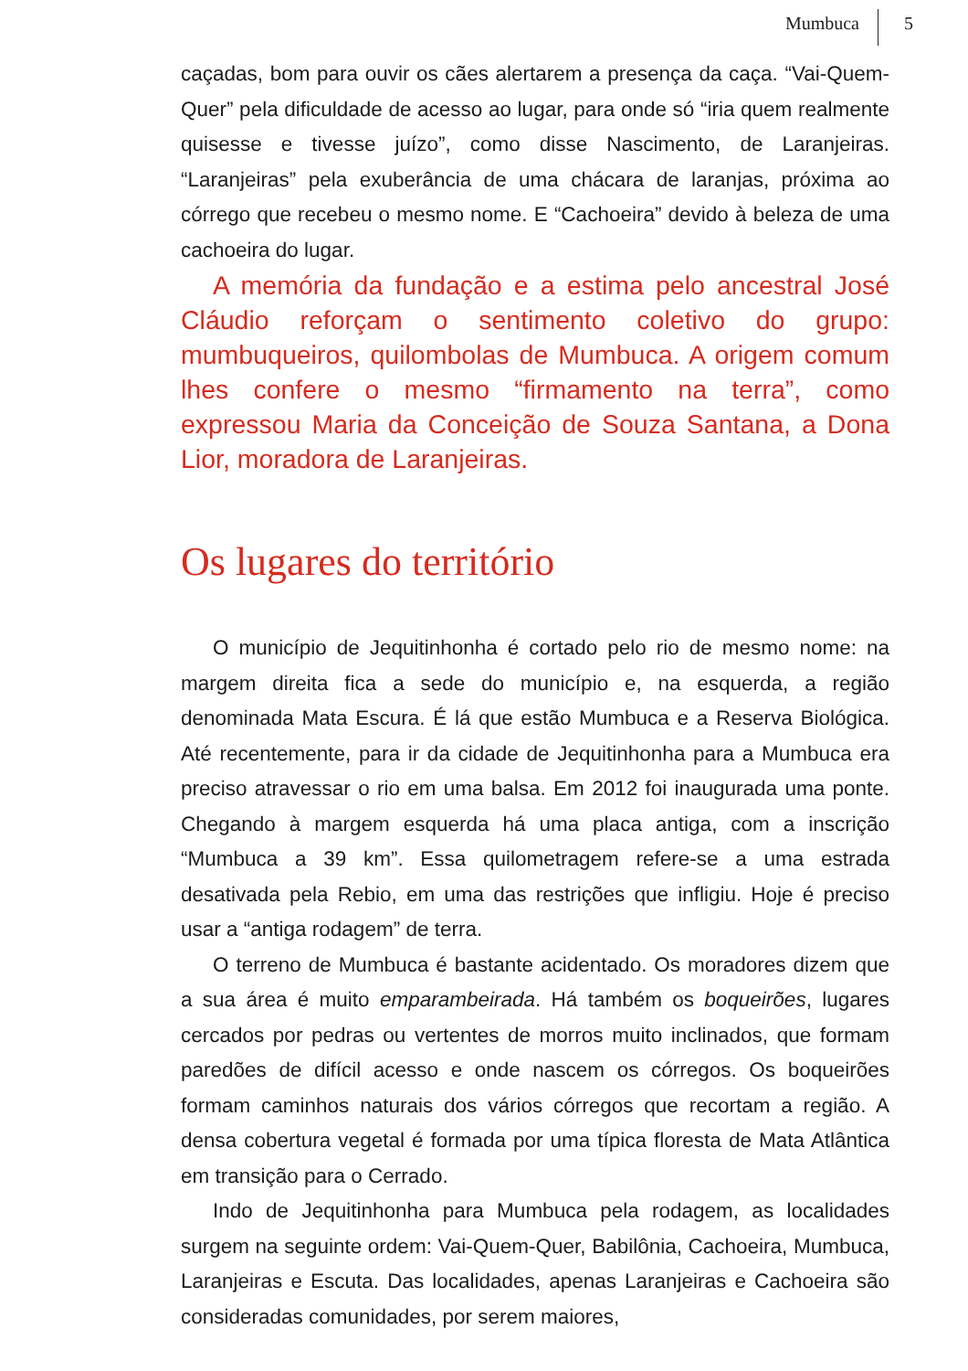Mumbuca 5
caçadas, bom para ouvir os cães alertarem a presença da caça. “Vai-Quem-Quer” pela dificuldade de acesso ao lugar, para onde só “iria quem realmente quisesse e tivesse juízo”, como disse Nascimento, de Laranjeiras. “Laranjeiras” pela exuberância de uma chácara de laranjas, próxima ao córrego que recebeu o mesmo nome. E “Cachoeira” devido à beleza de uma cachoeira do lugar.
A memória da fundação e a estima pelo ancestral José Cláudio reforçam o sentimento coletivo do grupo: mumbuqueiros, quilombolas de Mumbuca. A origem comum lhes confere o mesmo “firmamento na terra”, como expressou Maria da Conceição de Souza Santana, a Dona Lior, moradora de Laranjeiras.
Os lugares do território
O município de Jequitinhonha é cortado pelo rio de mesmo nome: na margem direita fica a sede do município e, na esquerda, a região denominada Mata Escura. É lá que estão Mumbuca e a Reserva Biológica. Até recentemente, para ir da cidade de Jequitinhonha para a Mumbuca era preciso atravessar o rio em uma balsa. Em 2012 foi inaugurada uma ponte. Chegando à margem esquerda há uma placa antiga, com a inscrição “Mumbuca a 39 km”. Essa quilometragem refere-se a uma estrada desativada pela Rebio, em uma das restrições que infligiu. Hoje é preciso usar a “antiga rodagem” de terra.
O terreno de Mumbuca é bastante acidentado. Os moradores dizem que a sua área é muito emparambeirada. Há também os boqueirões, lugares cercados por pedras ou vertentes de morros muito inclinados, que formam paredões de difícil acesso e onde nascem os córregos. Os boqueirões formam caminhos naturais dos vários córregos que recortam a região. A densa cobertura vegetal é formada por uma típica floresta de Mata Atlântica em transição para o Cerrado.
Indo de Jequitinhonha para Mumbuca pela rodagem, as localidades surgem na seguinte ordem: Vai-Quem-Quer, Babilônia, Cachoeira, Mumbuca, Laranjeiras e Escuta. Das localidades, apenas Laranjeiras e Cachoeira são consideradas comunidades, por serem maiores,